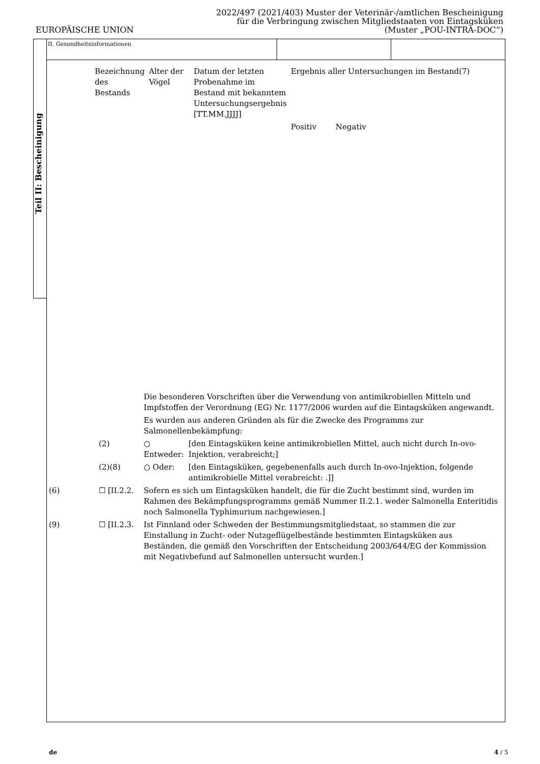EUROPÄISCHE UNION
2022/497 (2021/403) Muster der Veterinär-/amtlichen Bescheinigung
für die Verbringung zwischen Mitgliedstaaten von Eintagsküken
(Muster „POU-INTRA-DOC“)
Teil II: Bescheinigung
II. Gesundheitsinformationen
| Bezeichnung des Bestands | Alter der Vögel | Datum der letzten Probenahme im Bestand mit bekanntem Untersuchungsergebnis [TT.MM.JJJJ] | Ergebnis aller Untersuchungen im Bestand(7) | |
| | | | Positiv | Negativ |
| | | Die besonderen Vorschriften über die Verwendung von antimikrobiellen Mitteln und Impfstoffen der Verordnung (EG) Nr. 1177/2006 wurden auf die Eintagsküken angewandt. | |
| | | Es wurden aus anderen Gründen als für die Zwecke des Programms zur Salmonellenbekämpfung: | |
| | (2) | ○ Entweder: | [den Eintagsküken keine antimikrobiellen Mittel, auch nicht durch In-ovo-Injektion, verabreicht;] |
| | (2)(8) | ○ Oder: | [den Eintagsküken, gegebenenfalls auch durch In-ovo-Injektion, folgende antimikrobielle Mittel verabreicht: .]] |
| (6) | ☐ [II.2.2. | Sofern es sich um Eintagsküken handelt, die für die Zucht bestimmt sind, wurden im Rahmen des Bekämpfungsprogramms gemäß Nummer II.2.1. weder Salmonella Enteritidis noch Salmonella Typhimurium nachgewiesen.] | |
| (9) | ☐ [II.2.3. | Ist Finnland oder Schweden der Bestimmungsmitgliedstaat, so stammen die zur Einstallung in Zucht- oder Nutzgeflügelbestände bestimmten Eintagsküken aus Beständen, die gemäß den Vorschriften der Entscheidung 2003/644/EG der Kommission mit Negativbefund auf Salmonellen untersucht wurden.] | |
de 4 / 5